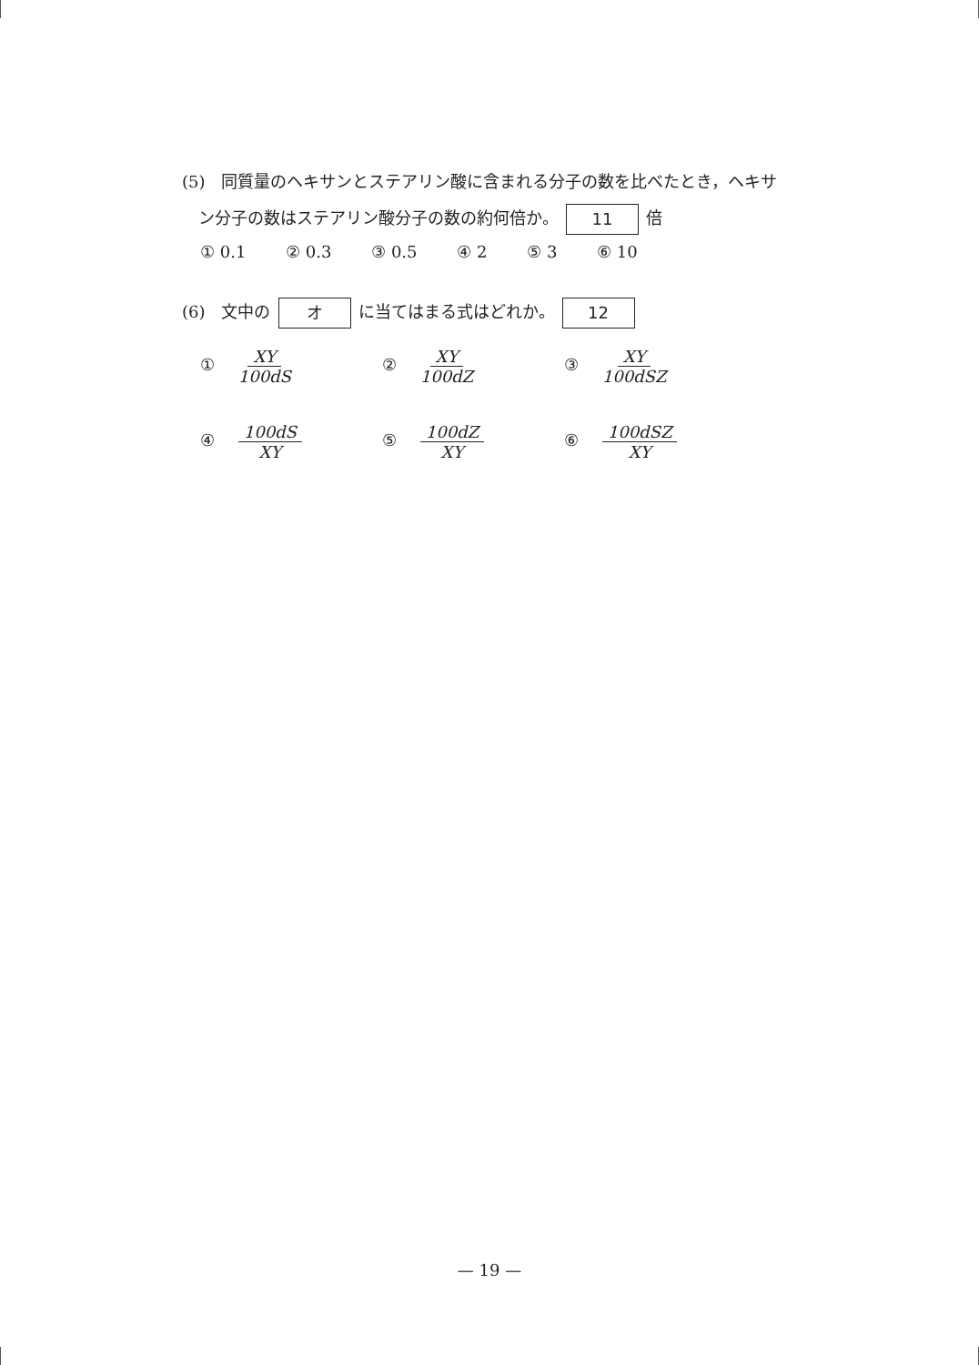(5)　同質量のヘキサンとステアリン酸に含まれる分子の数を比べたとき，ヘキサ
　ン分子の数はステアリン酸分子の数の約何倍か。 11 倍
① 0.1 ② 0.3 ③ 0.5 ④ 2 ⑤ 3 ⑥ 10
(6)　文中の オ に当てはまる式はどれか。 12
① XY 100dS
② XY 100dZ
③ XY 100dSZ
④ 100dS XY
⑤ 100dZ XY
⑥ 100dSZ XY
— 19 —